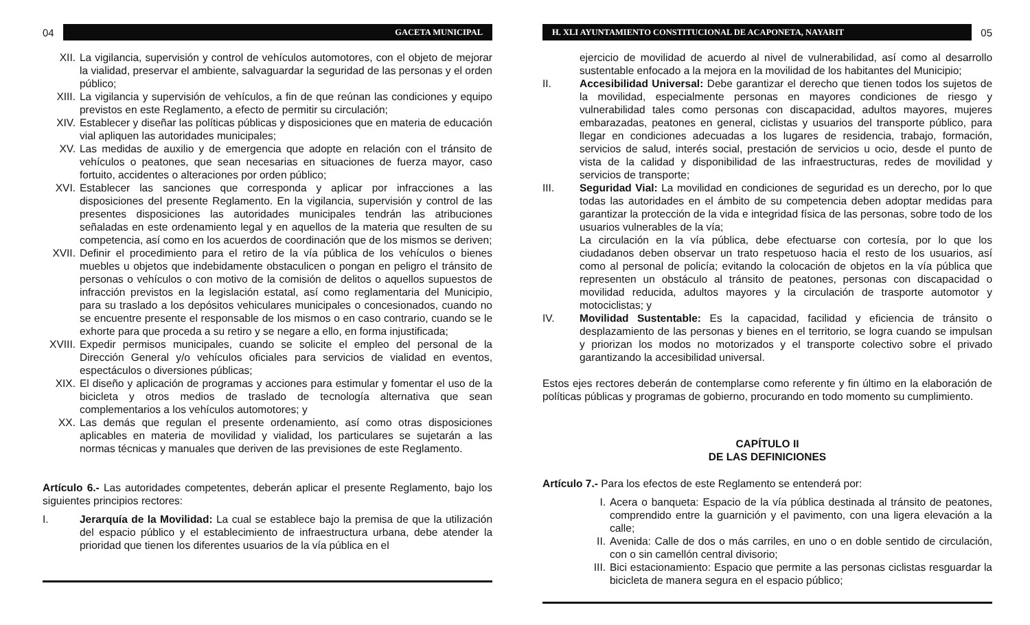04
GACETA MUNICIPAL
XII. La vigilancia, supervisión y control de vehículos automotores, con el objeto de mejorar la vialidad, preservar el ambiente, salvaguardar la seguridad de las personas y el orden público;
XIII. La vigilancia y supervisión de vehículos, a fin de que reúnan las condiciones y equipo previstos en este Reglamento, a efecto de permitir su circulación;
XIV. Establecer y diseñar las políticas públicas y disposiciones que en materia de educación vial apliquen las autoridades municipales;
XV. Las medidas de auxilio y de emergencia que adopte en relación con el tránsito de vehículos o peatones, que sean necesarias en situaciones de fuerza mayor, caso fortuito, accidentes o alteraciones por orden público;
XVI. Establecer las sanciones que corresponda y aplicar por infracciones a las disposiciones del presente Reglamento. En la vigilancia, supervisión y control de las presentes disposiciones las autoridades municipales tendrán las atribuciones señaladas en este ordenamiento legal y en aquellos de la materia que resulten de su competencia, así como en los acuerdos de coordinación que de los mismos se deriven;
XVII. Definir el procedimiento para el retiro de la vía pública de los vehículos o bienes muebles u objetos que indebidamente obstaculicen o pongan en peligro el tránsito de personas o vehículos o con motivo de la comisión de delitos o aquellos supuestos de infracción previstos en la legislación estatal, así como reglamentaria del Municipio, para su traslado a los depósitos vehiculares municipales o concesionados, cuando no se encuentre presente el responsable de los mismos o en caso contrario, cuando se le exhorte para que proceda a su retiro y se negare a ello, en forma injustificada;
XVIII. Expedir permisos municipales, cuando se solicite el empleo del personal de la Dirección General y/o vehículos oficiales para servicios de vialidad en eventos, espectáculos o diversiones públicas;
XIX. El diseño y aplicación de programas y acciones para estimular y fomentar el uso de la bicicleta y otros medios de traslado de tecnología alternativa que sean complementarios a los vehículos automotores; y
XX. Las demás que regulan el presente ordenamiento, así como otras disposiciones aplicables en materia de movilidad y vialidad, los particulares se sujetarán a las normas técnicas y manuales que deriven de las previsiones de este Reglamento.
Artículo 6.- Las autoridades competentes, deberán aplicar el presente Reglamento, bajo los siguientes principios rectores:
I. Jerarquía de la Movilidad: La cual se establece bajo la premisa de que la utilización del espacio público y el establecimiento de infraestructura urbana, debe atender la prioridad que tienen los diferentes usuarios de la vía pública en el
H. XLI AYUNTAMIENTO CONSTITUCIONAL DE ACAPONETA, NAYARIT
05
ejercicio de movilidad de acuerdo al nivel de vulnerabilidad, así como al desarrollo sustentable enfocado a la mejora en la movilidad de los habitantes del Municipio;
II. Accesibilidad Universal: Debe garantizar el derecho que tienen todos los sujetos de la movilidad, especialmente personas en mayores condiciones de riesgo y vulnerabilidad tales como personas con discapacidad, adultos mayores, mujeres embarazadas, peatones en general, ciclistas y usuarios del transporte público, para llegar en condiciones adecuadas a los lugares de residencia, trabajo, formación, servicios de salud, interés social, prestación de servicios u ocio, desde el punto de vista de la calidad y disponibilidad de las infraestructuras, redes de movilidad y servicios de transporte;
III. Seguridad Vial: La movilidad en condiciones de seguridad es un derecho, por lo que todas las autoridades en el ámbito de su competencia deben adoptar medidas para garantizar la protección de la vida e integridad física de las personas, sobre todo de los usuarios vulnerables de la vía;
La circulación en la vía pública, debe efectuarse con cortesía, por lo que los ciudadanos deben observar un trato respetuoso hacia el resto de los usuarios, así como al personal de policía; evitando la colocación de objetos en la vía pública que representen un obstáculo al tránsito de peatones, personas con discapacidad o movilidad reducida, adultos mayores y la circulación de trasporte automotor y motociclistas; y
IV. Movilidad Sustentable: Es la capacidad, facilidad y eficiencia de tránsito o desplazamiento de las personas y bienes en el territorio, se logra cuando se impulsan y priorizan los modos no motorizados y el transporte colectivo sobre el privado garantizando la accesibilidad universal.
Estos ejes rectores deberán de contemplarse como referente y fin último en la elaboración de políticas públicas y programas de gobierno, procurando en todo momento su cumplimiento.
CAPÍTULO II
DE LAS DEFINICIONES
Artículo 7.- Para los efectos de este Reglamento se entenderá por:
I. Acera o banqueta: Espacio de la vía pública destinada al tránsito de peatones, comprendido entre la guarnición y el pavimento, con una ligera elevación a la calle;
II. Avenida: Calle de dos o más carriles, en uno o en doble sentido de circulación, con o sin camellón central divisorio;
III. Bici estacionamiento: Espacio que permite a las personas ciclistas resguardar la bicicleta de manera segura en el espacio público;